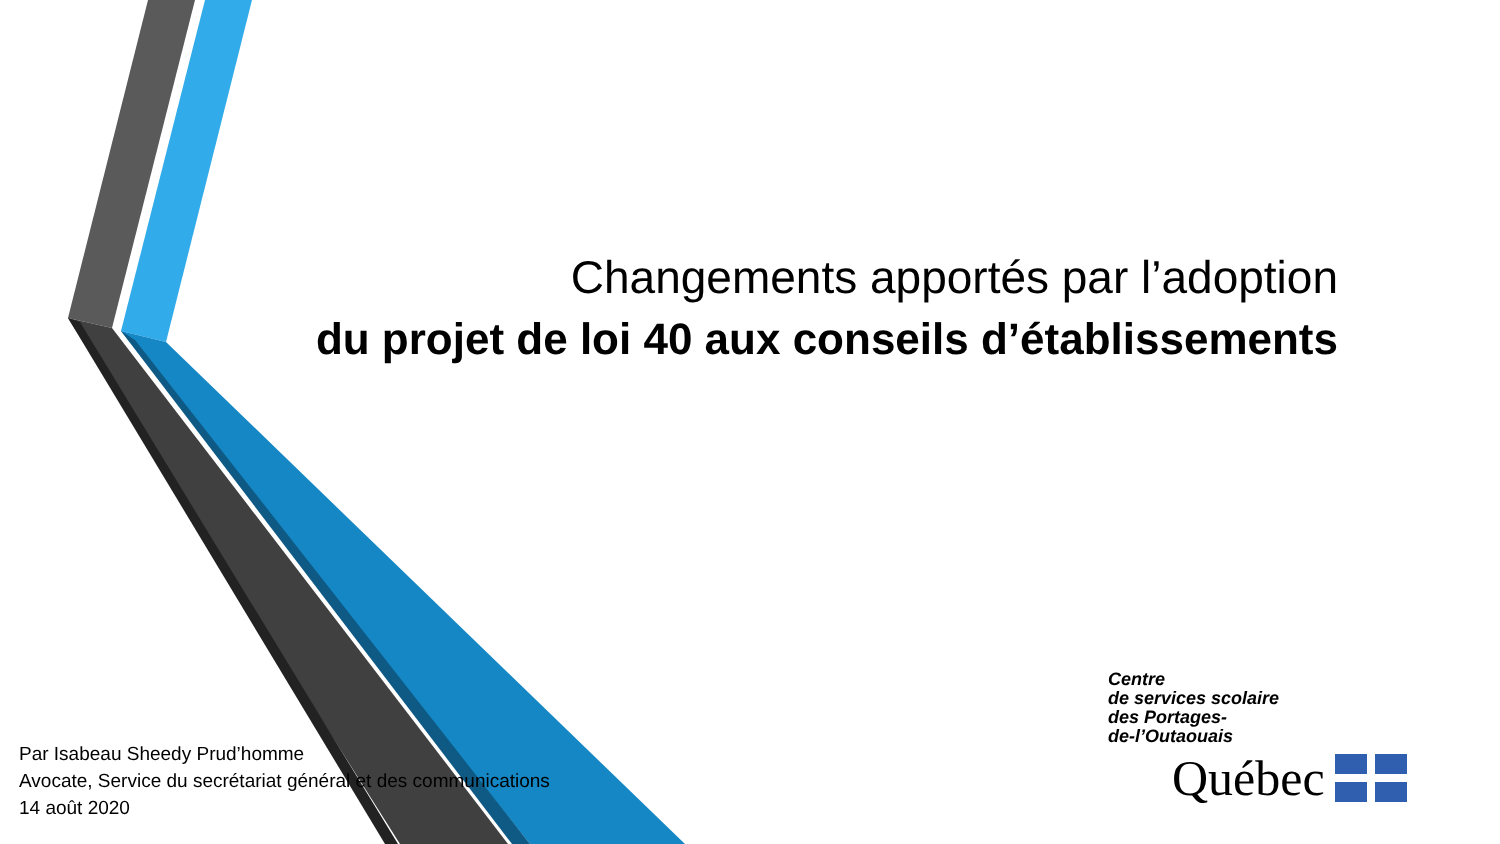Changements apportés par l’adoption
du projet de loi 40 aux conseils d’établissements
Par Isabeau Sheedy Prud’homme
Avocate, Service du secrétariat général et des communications
14 août 2020
Centre
de services scolaire
des Portages-
de-l’Outaouais
Québec